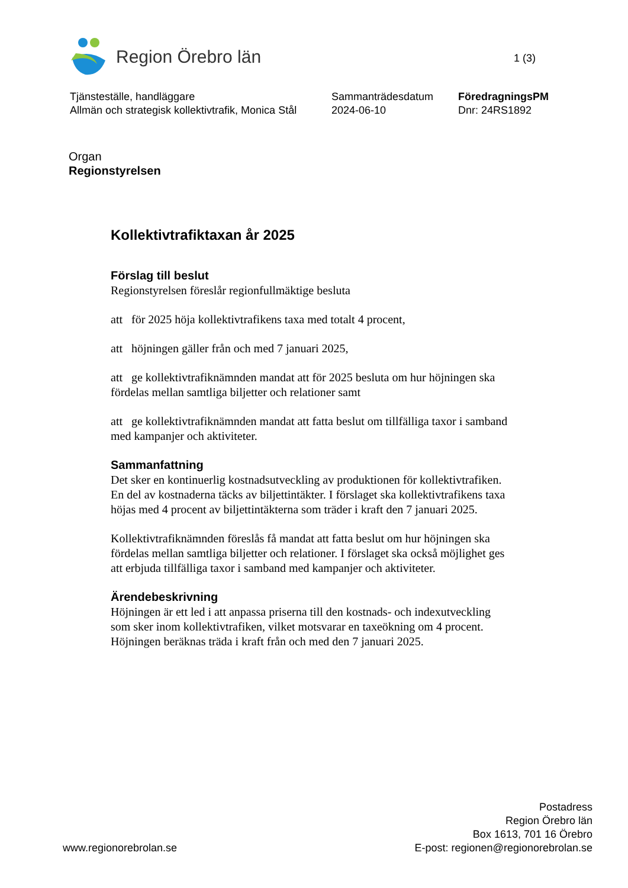Region Örebro län
1 (3)
Tjänsteställe, handläggare
Allmän och strategisk kollektivtrafik, Monica Stål
Sammanträdesdatum
2024-06-10
FöredragningsPM
Dnr: 24RS1892
Organ
Regionstyrelsen
Kollektivtrafiktaxan år 2025
Förslag till beslut
Regionstyrelsen föreslår regionfullmäktige besluta
att för 2025 höja kollektivtrafikens taxa med totalt 4 procent,
att höjningen gäller från och med 7 januari 2025,
att ge kollektivtrafiknämnden mandat att för 2025 besluta om hur höjningen ska fördelas mellan samtliga biljetter och relationer samt
att ge kollektivtrafiknämnden mandat att fatta beslut om tillfälliga taxor i samband med kampanjer och aktiviteter.
Sammanfattning
Det sker en kontinuerlig kostnadsutveckling av produktionen för kollektivtrafiken. En del av kostnaderna täcks av biljettintäkter. I förslaget ska kollektivtrafikens taxa höjas med 4 procent av biljettintäkterna som träder i kraft den 7 januari 2025.
Kollektivtrafiknämnden föreslås få mandat att fatta beslut om hur höjningen ska fördelas mellan samtliga biljetter och relationer. I förslaget ska också möjlighet ges att erbjuda tillfälliga taxor i samband med kampanjer och aktiviteter.
Ärendebeskrivning
Höjningen är ett led i att anpassa priserna till den kostnads- och indexutveckling som sker inom kollektivtrafiken, vilket motsvarar en taxeökning om 4 procent. Höjningen beräknas träda i kraft från och med den 7 januari 2025.
www.regionorebrolan.se
Postadress
Region Örebro län
Box 1613, 701 16 Örebro
E-post: regionen@regionorebrolan.se